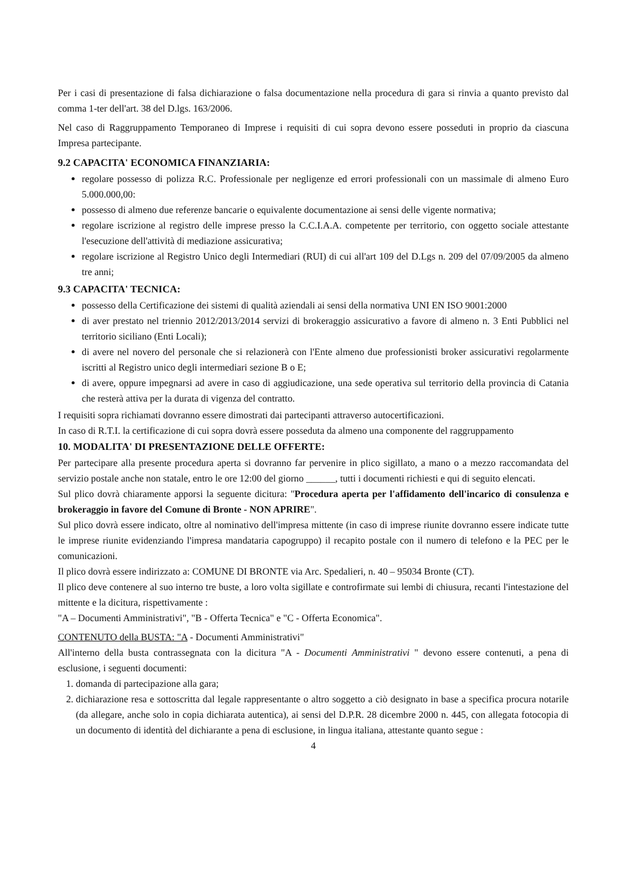Per i casi di presentazione di falsa dichiarazione o falsa documentazione nella procedura di gara si rinvia a quanto previsto dal comma 1-ter dell'art. 38 del D.lgs. 163/2006.
Nel caso di Raggruppamento Temporaneo di Imprese i requisiti di cui sopra devono essere posseduti in proprio da ciascuna Impresa partecipante.
9.2 CAPACITA' ECONOMICA FINANZIARIA:
regolare possesso di polizza R.C. Professionale per negligenze ed errori professionali con un massimale di almeno Euro 5.000.000,00:
possesso di almeno due referenze bancarie o equivalente documentazione ai sensi delle vigente normativa;
regolare iscrizione al registro delle imprese presso la C.C.I.A.A. competente per territorio, con oggetto sociale attestante l'esecuzione dell'attività di mediazione assicurativa;
regolare iscrizione al Registro Unico degli Intermediari (RUI) di cui all'art 109 del D.Lgs n. 209 del 07/09/2005 da almeno tre anni;
9.3 CAPACITA' TECNICA:
possesso della Certificazione dei sistemi di qualità aziendali ai sensi della normativa UNI EN ISO 9001:2000
di aver prestato nel triennio 2012/2013/2014 servizi di brokeraggio assicurativo a favore di almeno n. 3 Enti Pubblici nel territorio siciliano (Enti Locali);
di avere nel novero del personale che si relazionerà con l'Ente almeno due professionisti broker assicurativi regolarmente iscritti al Registro unico degli intermediari sezione B o E;
di avere, oppure impegnarsi ad avere in caso di aggiudicazione, una sede operativa sul territorio della provincia di Catania che resterà attiva per la durata di vigenza del contratto.
I requisiti sopra richiamati dovranno essere dimostrati dai partecipanti attraverso autocertificazioni.
In caso di R.T.I. la certificazione di cui sopra dovrà essere posseduta da almeno una componente del raggruppamento
10. MODALITA' DI PRESENTAZIONE DELLE OFFERTE:
Per partecipare alla presente procedura aperta si dovranno far pervenire in plico sigillato, a mano o a mezzo raccomandata del servizio postale anche non statale, entro le ore 12:00 del giorno ______, tutti i documenti richiesti e qui di seguito elencati.
Sul plico dovrà chiaramente apporsi la seguente dicitura: "Procedura aperta per l'affidamento dell'incarico di consulenza e brokeraggio in favore del Comune di Bronte - NON APRIRE".
Sul plico dovrà essere indicato, oltre al nominativo dell'impresa mittente (in caso di imprese riunite dovranno essere indicate tutte le imprese riunite evidenziando l'impresa mandataria capogruppo) il recapito postale con il numero di telefono e la PEC per le comunicazioni.
Il plico dovrà essere indirizzato a: COMUNE DI BRONTE via Arc. Spedalieri, n. 40 – 95034 Bronte (CT).
Il plico deve contenere al suo interno tre buste, a loro volta sigillate e controfirmate sui lembi di chiusura, recanti l'intestazione del mittente e la dicitura, rispettivamente :
"A – Documenti Amministrativi", "B - Offerta Tecnica" e "C - Offerta Economica".
CONTENUTO della BUSTA: "A - Documenti Amministrativi"
All'interno della busta contrassegnata con la dicitura "A - Documenti Amministrativi " devono essere contenuti, a pena di esclusione, i seguenti documenti:
1. domanda di partecipazione alla gara;
2. dichiarazione resa e sottoscritta dal legale rappresentante o altro soggetto a ciò designato in base a specifica procura notarile (da allegare, anche solo in copia dichiarata autentica), ai sensi del D.P.R. 28 dicembre 2000 n. 445, con allegata fotocopia di un documento di identità del dichiarante a pena di esclusione, in lingua italiana, attestante quanto segue :
4